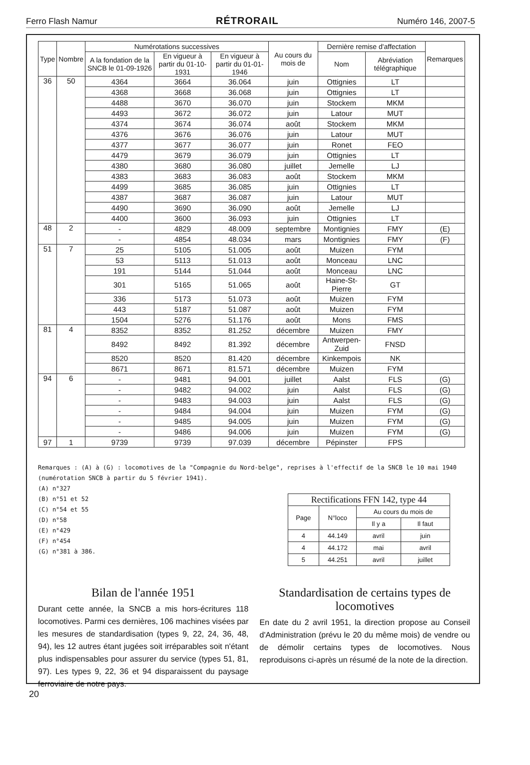Ferro Flash Namur RÉTRORAIL Numéro 146, 2007-5
| Type | Nombre | Numérotations successives | | | Au cours du mois de | Dernière remise d'affectation | | Remarques |
| --- | --- | --- | --- | --- | --- | --- | --- | --- |
| | | A la fondation de la SNCB le 01-09-1926 | En vigueur à partir du 01-10-1931 | En vigueur à partir du 01-01-1946 | | Nom | Abréviation télégraphique | |
| 36 | 50 | 4364 | 3664 | 36.064 | juin | Ottignies | LT | |
| | | 4368 | 3668 | 36.068 | juin | Ottignies | LT | |
| | | 4488 | 3670 | 36.070 | juin | Stockem | MKM | |
| | | 4493 | 3672 | 36.072 | juin | Latour | MUT | |
| | | 4374 | 3674 | 36.074 | août | Stockem | MKM | |
| | | 4376 | 3676 | 36.076 | juin | Latour | MUT | |
| | | 4377 | 3677 | 36.077 | juin | Ronet | FEO | |
| | | 4479 | 3679 | 36.079 | juin | Ottignies | LT | |
| | | 4380 | 3680 | 36.080 | juillet | Jemelle | LJ | |
| | | 4383 | 3683 | 36.083 | août | Stockem | MKM | |
| | | 4499 | 3685 | 36.085 | juin | Ottignies | LT | |
| | | 4387 | 3687 | 36.087 | juin | Latour | MUT | |
| | | 4490 | 3690 | 36.090 | août | Jemelle | LJ | |
| | | 4400 | 3600 | 36.093 | juin | Ottignies | LT | |
| 48 | 2 | - | 4829 | 48.009 | septembre | Montignies | FMY | (E) |
| | | - | 4854 | 48.034 | mars | Montignies | FMY | (F) |
| 51 | 7 | 25 | 5105 | 51.005 | août | Muizen | FYM | |
| | | 53 | 5113 | 51.013 | août | Monceau | LNC | |
| | | 191 | 5144 | 51.044 | août | Monceau | LNC | |
| | | 301 | 5165 | 51.065 | août | Haine-St-Pierre | GT | |
| | | 336 | 5173 | 51.073 | août | Muizen | FYM | |
| | | 443 | 5187 | 51.087 | août | Muizen | FYM | |
| | | 1504 | 5276 | 51.176 | août | Mons | FMS | |
| 81 | 4 | 8352 | 8352 | 81.252 | décembre | Muizen | FMY | |
| | | 8492 | 8492 | 81.392 | décembre | Antwerpen-Zuid | FNSD | |
| | | 8520 | 8520 | 81.420 | décembre | Kinkempois | NK | |
| | | 8671 | 8671 | 81.571 | décembre | Muizen | FYM | |
| 94 | 6 | - | 9481 | 94.001 | juillet | Aalst | FLS | (G) |
| | | - | 9482 | 94.002 | juin | Aalst | FLS | (G) |
| | | - | 9483 | 94.003 | juin | Aalst | FLS | (G) |
| | | - | 9484 | 94.004 | juin | Muizen | FYM | (G) |
| | | - | 9485 | 94.005 | juin | Muizen | FYM | (G) |
| | | - | 9486 | 94.006 | juin | Muizen | FYM | (G) |
| 97 | 1 | 9739 | 9739 | 97.039 | décembre | Pépinster | FPS | |
Remarques : (A) à (G) : locomotives de la "Compagnie du Nord-belge", reprises à l'effectif de la SNCB le 10 mai 1940 (numérotation SNCB à partir du 5 février 1941).
(A) n°327
(B) n°51 et 52
(C) n°54 et 55
(D) n°58
(E) n°429
(F) n°454
(G) n°381 à 386.
| Rectifications FFN 142, type 44 | | | |
| --- | --- | --- | --- |
| Page | N°loco | Au cours du mois de | |
| | | Il y a | Il faut |
| 4 | 44.149 | avril | juin |
| 4 | 44.172 | mai | avril |
| 5 | 44.251 | avril | juillet |
Bilan de l'année 1951
Durant cette année, la SNCB a mis hors-écritures 118 locomotives. Parmi ces dernières, 106 machines visées par les mesures de standardisation (types 9, 22, 24, 36, 48, 94), les 12 autres étant jugées soit irréparables soit n'étant plus indispensables pour assurer du service (types 51, 81, 97). Les types 9, 22, 36 et 94 disparaissent du paysage ferroviaire de notre pays.
Standardisation de certains types de locomotives
En date du 2 avril 1951, la direction propose au Conseil d'Administration (prévu le 20 du même mois) de vendre ou de démolir certains types de locomotives. Nous reproduisons ci-après un résumé de la note de la direction.
20